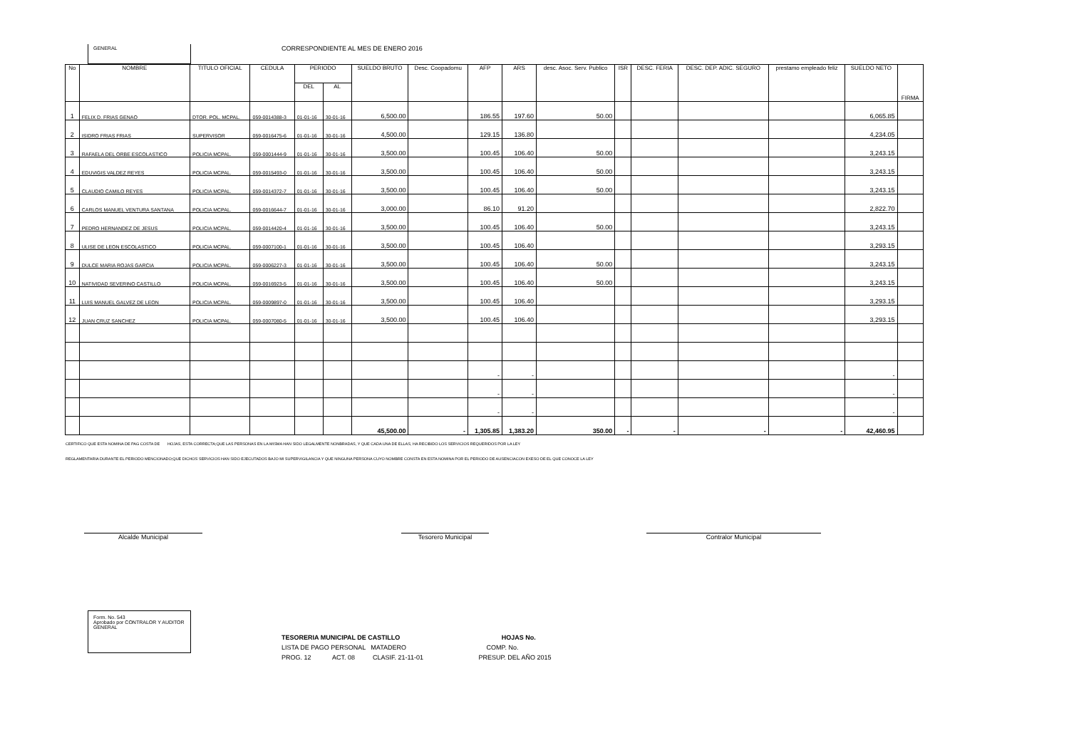GENERAL
CORRESPONDIENTE AL MES DE ENERO 2016
| No | NOMBRE | TITULO OFICIAL | CEDULA | PERIODO | | SUELDO BRUTO | Desc. Coopadomu | AFP | ARS | desc. Asoc. Serv. Publico | ISR | DESC. FERIA | DESC. DEP. ADIC. SEGURO | prestamo empleado feliz | SUELDO NETO | FIRMA |
| --- | --- | --- | --- | --- | --- | --- | --- | --- | --- | --- | --- | --- | --- | --- | --- | --- |
| | | | | DEL | AL | | | | | | | | | | | |
| 1 | FELIX D. FRIAS GENAO | DTOR. POL. MCPAL. | 059-0014388-3 | 01-01-16 | 30-01-16 | 6,500.00 | | 186.55 | 197.60 | 50.00 | | | | | 6,065.85 | |
| 2 | ISIDRO FRIAS FRIAS | SUPERVISOR | 059-0016475-6 | 01-01-16 | 30-01-16 | 4,500.00 | | 129.15 | 136.80 | | | | | | 4,234.05 | |
| 3 | RAFAELA DEL ORBE ESCOLASTICO | POLICIA MCPAL. | 059-0001444-9 | 01-01-16 | 30-01-16 | 3,500.00 | | 100.45 | 106.40 | 50.00 | | | | | 3,243.15 | |
| 4 | EDUVIGIS VALDEZ REYES | POLICIA MCPAL. | 059-0015493-0 | 01-01-16 | 30-01-16 | 3,500.00 | | 100.45 | 106.40 | 50.00 | | | | | 3,243.15 | |
| 5 | CLAUDIO CAMILO REYES | POLICIA MCPAL. | 059-0014372-7 | 01-01-16 | 30-01-16 | 3,500.00 | | 100.45 | 106.40 | 50.00 | | | | | 3,243.15 | |
| 6 | CARLOS MANUEL VENTURA SANTANA | POLICIA MCPAL. | 059-0016644-7 | 01-01-16 | 30-01-16 | 3,000.00 | | 86.10 | 91.20 | | | | | | 2,822.70 | |
| 7 | PEDRO HERNANDEZ DE JESUS | POLICIA MCPAL. | 059-0014420-4 | 01-01-16 | 30-01-16 | 3,500.00 | | 100.45 | 106.40 | 50.00 | | | | | 3,243.15 | |
| 8 | ULISE DE LEON ESCOLASTICO | POLICIA MCPAL. | 059-0007100-1 | 01-01-16 | 30-01-16 | 3,500.00 | | 100.45 | 106.40 | | | | | | 3,293.15 | |
| 9 | DULCE MARIA ROJAS GARCIA | POLICIA MCPAL. | 059-0006227-3 | 01-01-16 | 30-01-16 | 3,500.00 | | 100.45 | 106.40 | 50.00 | | | | | 3,243.15 | |
| 10 | NATIVIDAD SEVERINO CASTILLO | POLICIA MCPAL. | 059-0016923-5 | 01-01-16 | 30-01-16 | 3,500.00 | | 100.45 | 106.40 | 50.00 | | | | | 3,243.15 | |
| 11 | LUIS MANUEL GALVEZ DE LEON | POLICIA MCPAL. | 059-0009897-0 | 01-01-16 | 30-01-16 | 3,500.00 | | 100.45 | 106.40 | | | | | | 3,293.15 | |
| 12 | JUAN CRUZ SANCHEZ | POLICIA MCPAL. | 059-0007080-5 | 01-01-16 | 30-01-16 | 3,500.00 | | 100.45 | 106.40 | | | | | | 3,293.15 | |
| | | | | | | | | - | - | | | | | | - | |
| | | | | | | | | - | - | | | | | | - | |
| | | | | | | | | - | - | | | | | | - | |
| | | | | | | 45,500.00 | - | 1,305.85 | 1,383.20 | 350.00 | - | - | - | - | 42,460.95 | |
CERTIFICO QUE ESTA NOMINA DE PAG COSTA DE HOJAS, ESTA CORRECTA;QUE LAS PERSONAS EN LA MISMA HAN SIDO LEGALMENTE NONBRADAS, Y QUE CADA UNA DE ELLAS, HA RECIBIDO LOS SERVICIOS REQUERIDOS POR LA LEY
REGLAMENTARIA DURANTE EL PERIODO MENCIONADO;QUE DICHOS SERVICIOS HAN SIDO EJECUTADOS BAJO MI SUPERVIGILANCIA Y QUE NINGUNA PERSONA CUYO NOMBRE CONSTA EN ESTA NOMINA POR EL PERIODO DE AUSENCIACON EXESO DE EL QUE CONOCE LA LEY
Alcalde Municipal Tesorero Municipal Contralor Municipal
Form. No. 543
Aprobado por CONTRALOR Y AUDITOR GENERAL
TESORERIA MUNICIPAL DE CASTILLO HOJAS No.
LISTA DE PAGO PERSONAL MATADERO COMP. No.
PROG. 12 ACT. 08 CLASIF. 21-11-01 PRESUP. DEL AÑO 2015